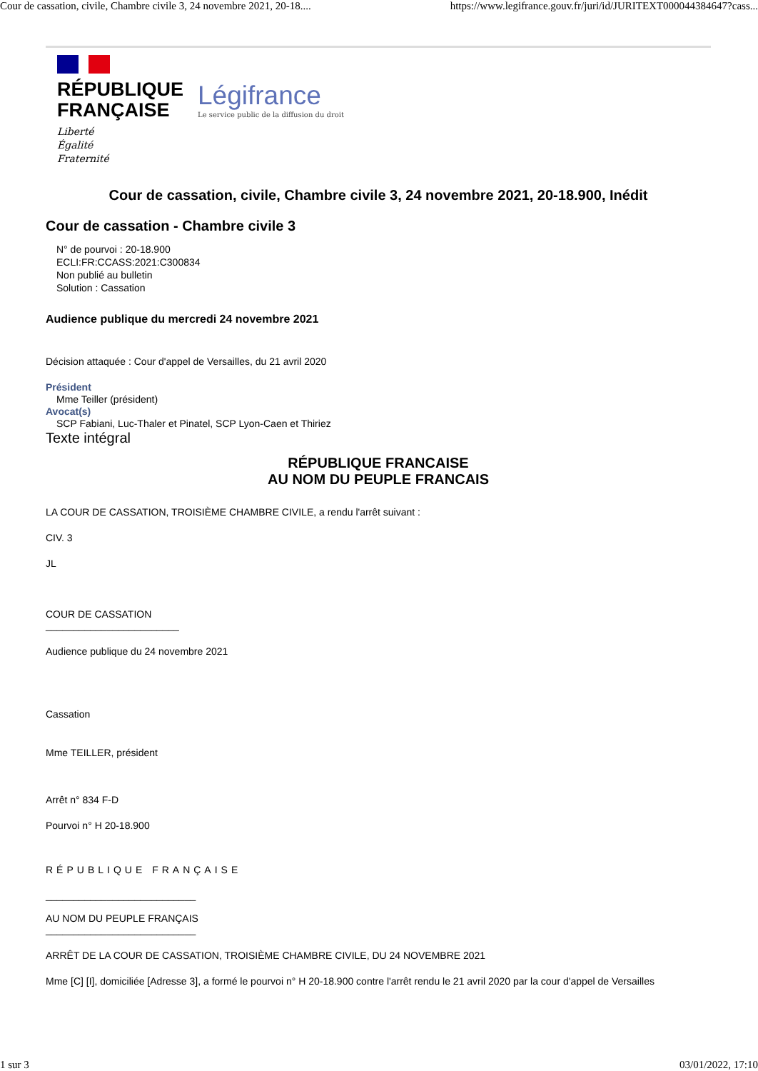Cour de cassation, civile, Chambre civile 3, 24 novembre 2021, 20-18.... https://www.legifrance.gouv.fr/juri/id/JURITEXT000044384647?cass...
RÉPUBLIQUE
FRANÇAISE
Liberté
Égalité
Fraternité
Légifrance
Le service public de la diffusion du droit
Cour de cassation, civile, Chambre civile 3, 24 novembre 2021, 20-18.900, Inédit
Cour de cassation - Chambre civile 3
N° de pourvoi : 20-18.900
ECLI:FR:CCASS:2021:C300834
Non publié au bulletin
Solution : Cassation
Audience publique du mercredi 24 novembre 2021
Décision attaquée : Cour d'appel de Versailles, du 21 avril 2020
Président
Mme Teiller (président)
Avocat(s)
SCP Fabiani, Luc-Thaler et Pinatel, SCP Lyon-Caen et Thiriez
Texte intégral
RÉPUBLIQUE FRANCAISE
AU NOM DU PEUPLE FRANCAIS
LA COUR DE CASSATION, TROISIÈME CHAMBRE CIVILE, a rendu l'arrêt suivant :
CIV. 3
JL
COUR DE CASSATION
________________________
Audience publique du 24 novembre 2021
Cassation
Mme TEILLER, président
Arrêt n° 834 F-D
Pourvoi n° H 20-18.900
RÉPUBLIQUE FRANÇAISE
___________________________
AU NOM DU PEUPLE FRANÇAIS
___________________________
ARRÊT DE LA COUR DE CASSATION, TROISIÈME CHAMBRE CIVILE, DU 24 NOVEMBRE 2021
Mme [C] [I], domiciliée [Adresse 3], a formé le pourvoi n° H 20-18.900 contre l'arrêt rendu le 21 avril 2020 par la cour d'appel de Versailles
1 sur 3 03/01/2022, 17:10